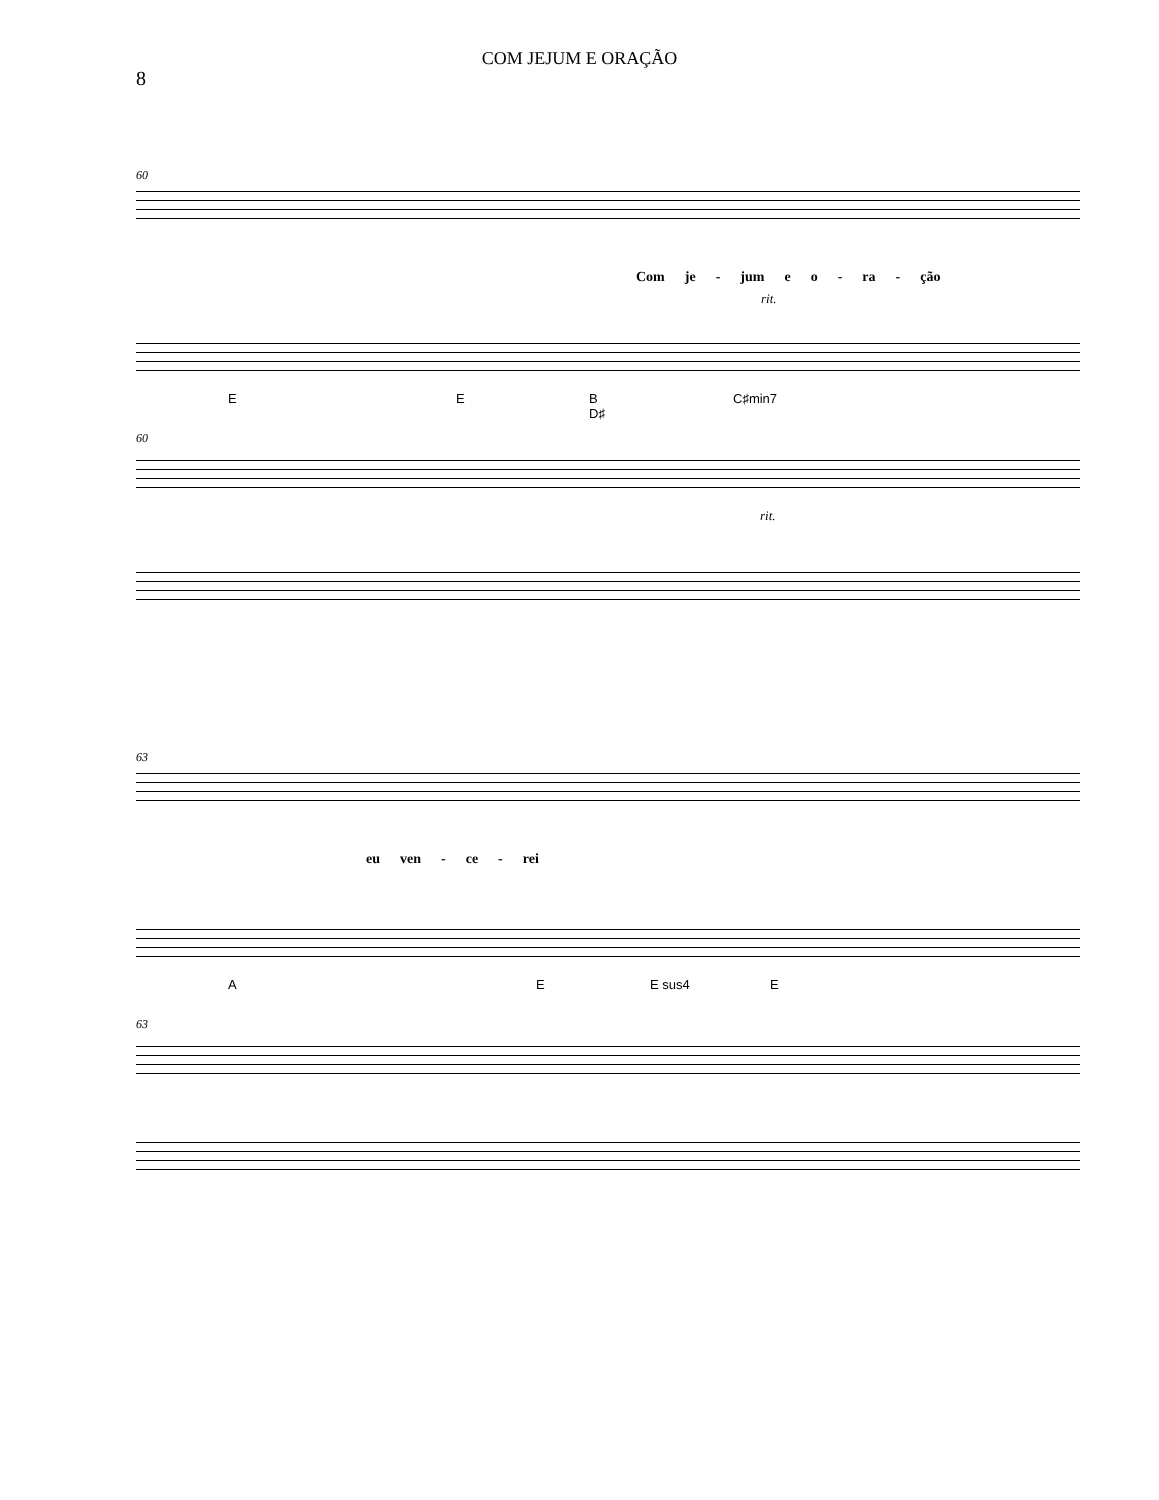COM JEJUM E ORAÇÃO
8
60
Com je - jum e o - ra - ção
rit.
E E B
D♯ C♯min7
60
rit.
63
eu ven - ce - rei
A E E sus4 E
63